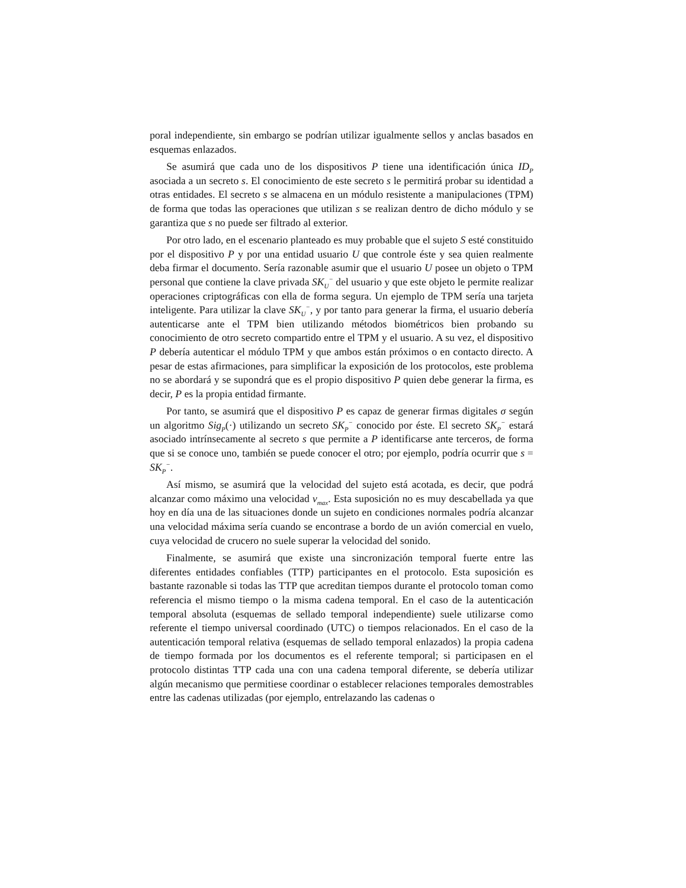poral independiente, sin embargo se podrían utilizar igualmente sellos y anclas basados en esquemas enlazados.
Se asumirá que cada uno de los dispositivos P tiene una identificación única ID<sub>P</sub> asociada a un secreto s. El conocimiento de este secreto s le permitirá probar su identidad a otras entidades. El secreto s se almacena en un módulo resistente a manipulaciones (TPM) de forma que todas las operaciones que utilizan s se realizan dentro de dicho módulo y se garantiza que s no puede ser filtrado al exterior.
Por otro lado, en el escenario planteado es muy probable que el sujeto S esté constituido por el dispositivo P y por una entidad usuario U que controle éste y sea quien realmente deba firmar el documento. Sería razonable asumir que el usuario U posee un objeto o TPM personal que contiene la clave privada SK<sub>U</sub><sup>−</sup> del usuario y que este objeto le permite realizar operaciones criptográficas con ella de forma segura. Un ejemplo de TPM sería una tarjeta inteligente. Para utilizar la clave SK<sub>U</sub><sup>−</sup>, y por tanto para generar la firma, el usuario debería autenticarse ante el TPM bien utilizando métodos biométricos bien probando su conocimiento de otro secreto compartido entre el TPM y el usuario. A su vez, el dispositivo P debería autenticar el módulo TPM y que ambos están próximos o en contacto directo. A pesar de estas afirmaciones, para simplificar la exposición de los protocolos, este problema no se abordará y se supondrá que es el propio dispositivo P quien debe generar la firma, es decir, P es la propia entidad firmante.
Por tanto, se asumirá que el dispositivo P es capaz de generar firmas digitales σ según un algoritmo Sig<sub>P</sub>(·) utilizando un secreto SK<sub>P</sub><sup>−</sup> conocido por éste. El secreto SK<sub>P</sub><sup>−</sup> estará asociado intrínsecamente al secreto s que permite a P identificarse ante terceros, de forma que si se conoce uno, también se puede conocer el otro; por ejemplo, podría ocurrir que s = SK<sub>P</sub><sup>−</sup>.
Así mismo, se asumirá que la velocidad del sujeto está acotada, es decir, que podrá alcanzar como máximo una velocidad v<sub>max</sub>. Esta suposición no es muy descabellada ya que hoy en día una de las situaciones donde un sujeto en condiciones normales podría alcanzar una velocidad máxima sería cuando se encontrase a bordo de un avión comercial en vuelo, cuya velocidad de crucero no suele superar la velocidad del sonido.
Finalmente, se asumirá que existe una sincronización temporal fuerte entre las diferentes entidades confiables (TTP) participantes en el protocolo. Esta suposición es bastante razonable si todas las TTP que acreditan tiempos durante el protocolo toman como referencia el mismo tiempo o la misma cadena temporal. En el caso de la autenticación temporal absoluta (esquemas de sellado temporal independiente) suele utilizarse como referente el tiempo universal coordinado (UTC) o tiempos relacionados. En el caso de la autenticación temporal relativa (esquemas de sellado temporal enlazados) la propia cadena de tiempo formada por los documentos es el referente temporal; si participasen en el protocolo distintas TTP cada una con una cadena temporal diferente, se debería utilizar algún mecanismo que permitiese coordinar o establecer relaciones temporales demostrables entre las cadenas utilizadas (por ejemplo, entrelazando las cadenas o